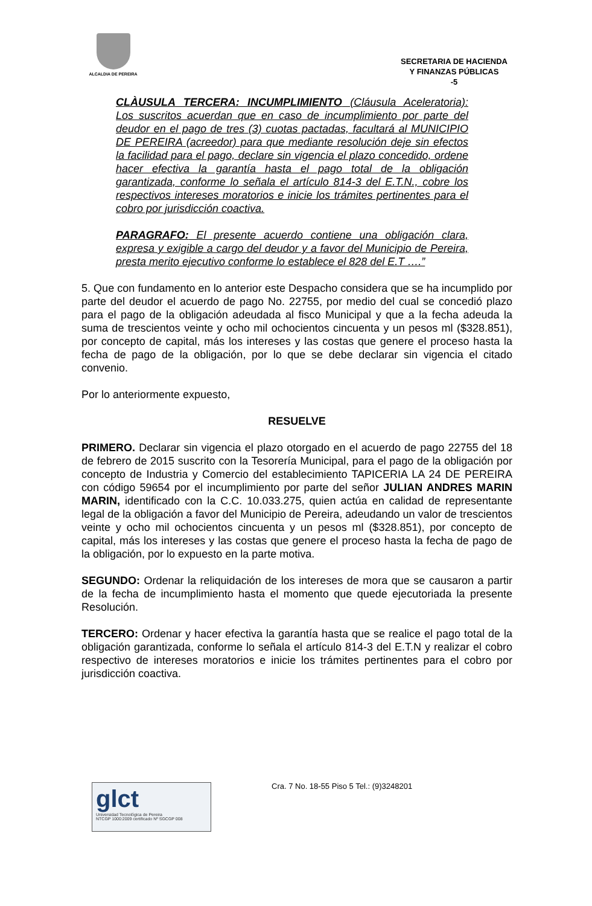ALCALDIA DE PEREIRA
SECRETARIA DE HACIENDA
Y FINANZAS PÚBLICAS
-5
CLÀUSULA TERCERA: INCUMPLIMIENTO (Cláusula Aceleratoria): Los suscritos acuerdan que en caso de incumplimiento por parte del deudor en el pago de tres (3) cuotas pactadas, facultará al MUNICIPIO DE PEREIRA (acreedor) para que mediante resolución deje sin efectos la facilidad para el pago, declare sin vigencia el plazo concedido, ordene hacer efectiva la garantía hasta el pago total de la obligación garantizada, conforme lo señala el artículo 814-3 del E.T.N., cobre los respectivos intereses moratorios e inicie los trámites pertinentes para el cobro por jurisdicción coactiva.
PARAGRAFO: El presente acuerdo contiene una obligación clara, expresa y exigible a cargo del deudor y a favor del Municipio de Pereira, presta merito ejecutivo conforme lo establece el 828 del E.T ….”
5. Que con fundamento en lo anterior este Despacho considera que se ha incumplido por parte del deudor el acuerdo de pago No. 22755, por medio del cual se concedió plazo para el pago de la obligación adeudada al fisco Municipal y que a la fecha adeuda la suma de trescientos veinte y ocho mil ochocientos cincuenta y un pesos ml ($328.851), por concepto de capital, más los intereses y las costas que genere el proceso hasta la fecha de pago de la obligación, por lo que se debe declarar sin vigencia el citado convenio.
Por lo anteriormente expuesto,
RESUELVE
PRIMERO. Declarar sin vigencia el plazo otorgado en el acuerdo de pago 22755 del 18 de febrero de 2015 suscrito con la Tesorería Municipal, para el pago de la obligación por concepto de Industria y Comercio del establecimiento TAPICERIA LA 24 DE PEREIRA con código 59654 por el incumplimiento por parte del señor JULIAN ANDRES MARIN MARIN, identificado con la C.C. 10.033.275, quien actúa en calidad de representante legal de la obligación a favor del Municipio de Pereira, adeudando un valor de trescientos veinte y ocho mil ochocientos cincuenta y un pesos ml ($328.851), por concepto de capital, más los intereses y las costas que genere el proceso hasta la fecha de pago de la obligación, por lo expuesto en la parte motiva.
SEGUNDO: Ordenar la reliquidación de los intereses de mora que se causaron a partir de la fecha de incumplimiento hasta el momento que quede ejecutoriada la presente Resolución.
TERCERO: Ordenar y hacer efectiva la garantía hasta que se realice el pago total de la obligación garantizada, conforme lo señala el artículo 814-3 del E.T.N y realizar el cobro respectivo de intereses moratorios e inicie los trámites pertinentes para el cobro por jurisdicción coactiva.
glct
Universidad Tecnológica de Pereira
NTCGP 1000:2009 certificado Nº SGCGP 008
Cra. 7 No. 18-55 Piso 5 Tel.: (9)3248201